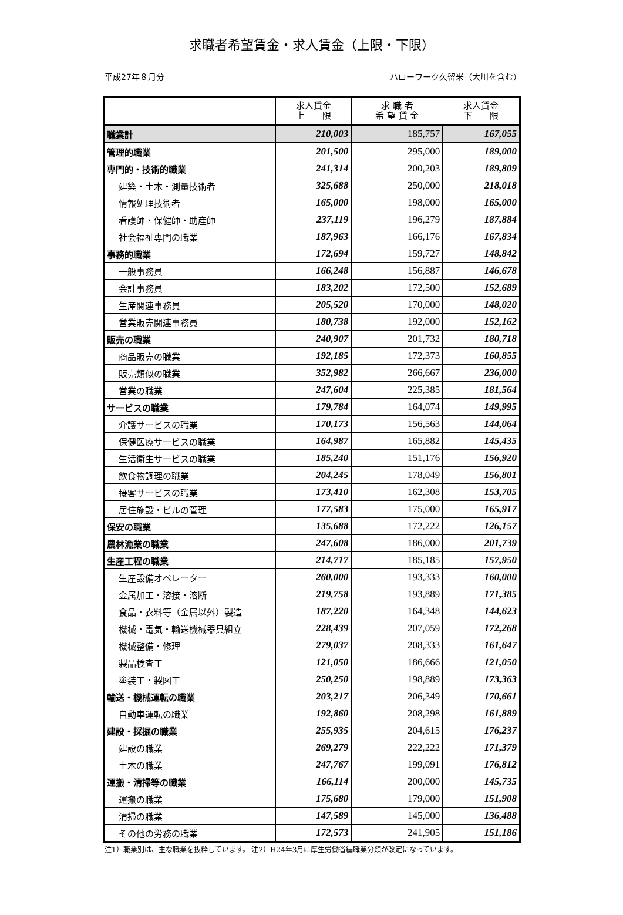求職者希望賃金・求人賃金（上限・下限）
平成27年８月分 ハローワーク久留米（大川を含む）
| | 求人賃金 上 限 | 求 職 者 希 望 賃 金 | 求人賃金 下 限 |
| --- | --- | --- | --- |
| 職業計 | 210,003 | 185,757 | 167,055 |
| 管理的職業 | 201,500 | 295,000 | 189,000 |
| 専門的・技術的職業 | 241,314 | 200,203 | 189,809 |
| 建築・土木・測量技術者 | 325,688 | 250,000 | 218,018 |
| 情報処理技術者 | 165,000 | 198,000 | 165,000 |
| 看護師・保健師・助産師 | 237,119 | 196,279 | 187,884 |
| 社会福祉専門の職業 | 187,963 | 166,176 | 167,834 |
| 事務的職業 | 172,694 | 159,727 | 148,842 |
| 一般事務員 | 166,248 | 156,887 | 146,678 |
| 会計事務員 | 183,202 | 172,500 | 152,689 |
| 生産関連事務員 | 205,520 | 170,000 | 148,020 |
| 営業販売関連事務員 | 180,738 | 192,000 | 152,162 |
| 販売の職業 | 240,907 | 201,732 | 180,718 |
| 商品販売の職業 | 192,185 | 172,373 | 160,855 |
| 販売類似の職業 | 352,982 | 266,667 | 236,000 |
| 営業の職業 | 247,604 | 225,385 | 181,564 |
| サービスの職業 | 179,784 | 164,074 | 149,995 |
| 介護サービスの職業 | 170,173 | 156,563 | 144,064 |
| 保健医療サービスの職業 | 164,987 | 165,882 | 145,435 |
| 生活衛生サービスの職業 | 185,240 | 151,176 | 156,920 |
| 飲食物調理の職業 | 204,245 | 178,049 | 156,801 |
| 接客サービスの職業 | 173,410 | 162,308 | 153,705 |
| 居住施設・ビルの管理 | 177,583 | 175,000 | 165,917 |
| 保安の職業 | 135,688 | 172,222 | 126,157 |
| 農林漁業の職業 | 247,608 | 186,000 | 201,739 |
| 生産工程の職業 | 214,717 | 185,185 | 157,950 |
| 生産設備オペレーター | 260,000 | 193,333 | 160,000 |
| 金属加工・溶接・溶断 | 219,758 | 193,889 | 171,385 |
| 食品・衣料等（金属以外）製造 | 187,220 | 164,348 | 144,623 |
| 機械・電気・輸送機械器具組立 | 228,439 | 207,059 | 172,268 |
| 機械整備・修理 | 279,037 | 208,333 | 161,647 |
| 製品検査工 | 121,050 | 186,666 | 121,050 |
| 塗装工・製図工 | 250,250 | 198,889 | 173,363 |
| 輸送・機械運転の職業 | 203,217 | 206,349 | 170,661 |
| 自動車運転の職業 | 192,860 | 208,298 | 161,889 |
| 建設・採掘の職業 | 255,935 | 204,615 | 176,237 |
| 建設の職業 | 269,279 | 222,222 | 171,379 |
| 土木の職業 | 247,767 | 199,091 | 176,812 |
| 運搬・清掃等の職業 | 166,114 | 200,000 | 145,735 |
| 運搬の職業 | 175,680 | 179,000 | 151,908 |
| 清掃の職業 | 147,589 | 145,000 | 136,488 |
| その他の労務の職業 | 172,573 | 241,905 | 151,186 |
注1）職業別は、主な職業を抜粋しています。 注2）H24年3月に厚生労働省編職業分類が改定になっています。